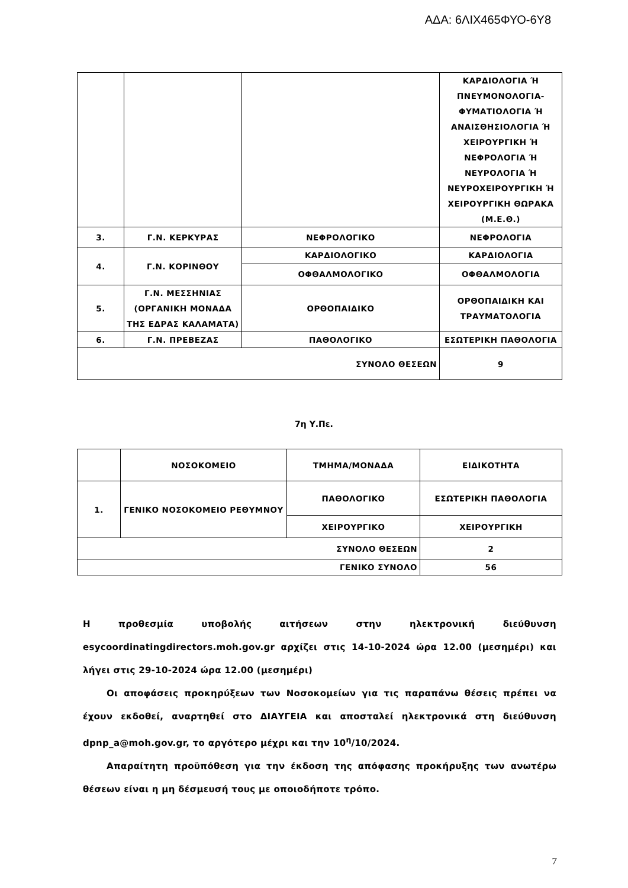ΑΔΑ: 6ΛΙΧ465ΦΥΟ-6Υ8
| | | | ΚΑΡΔΙΟΛΟΓΙΑ Ή ΠΝΕΥΜΟΝΟΛΟΓΙΑ-ΦΥΜΑΤΙΟΛΟΓΙΑ Ή ΑΝΑΙΣΘΗΣΙΟΛΟΓΙΑ Ή ΧΕΙΡΟΥΡΓΙΚΗ Ή ΝΕΦΡΟΛΟΓΙΑ Ή ΝΕΥΡΟΛΟΓΙΑ Ή ΝΕΥΡΟΧΕΙΡΟΥΡΓΙΚΗ Ή ΧΕΙΡΟΥΡΓΙΚΗ ΘΩΡΑΚΑ (Μ.Ε.Θ.) |
| 3. | Γ.Ν. ΚΕΡΚΥΡΑΣ | ΝΕΦΡΟΛΟΓΙΚΟ | ΝΕΦΡΟΛΟΓΙΑ |
| 4. | Γ.Ν. ΚΟΡΙΝΘΟΥ | ΚΑΡΔΙΟΛΟΓΙΚΟ | ΚΑΡΔΙΟΛΟΓΙΑ |
| | | ΟΦΘΑΛΜΟΛΟΓΙΚΟ | ΟΦΘΑΛΜΟΛΟΓΙΑ |
| 5. | Γ.Ν. ΜΕΣΣΗΝΙΑΣ (ΟΡΓΑΝΙΚΗ ΜΟΝΑΔΑ ΤΗΣ ΕΔΡΑΣ ΚΑΛΑΜΑΤΑ) | ΟΡΘΟΠΑΙΔΙΚΟ | ΟΡΘΟΠΑΙΔΙΚΗ ΚΑΙ ΤΡΑΥΜΑΤΟΛΟΓΙΑ |
| 6. | Γ.Ν. ΠΡΕΒΕΖΑΣ | ΠΑΘΟΛΟΓΙΚΟ | ΕΣΩΤΕΡΙΚΗ ΠΑΘΟΛΟΓΙΑ |
| ΣΥΝΟΛΟ ΘΕΣΕΩΝ | | | 9 |
7η Υ.Πε.
| | ΝΟΣΟΚΟΜΕΙΟ | ΤΜΗΜΑ/ΜΟΝΑΔΑ | ΕΙΔΙΚΟΤΗΤΑ |
| 1. | ΓΕΝΙΚΟ ΝΟΣΟΚΟΜΕΙΟ ΡΕΘΥΜΝΟΥ | ΠΑΘΟΛΟΓΙΚΟ | ΕΣΩΤΕΡΙΚΗ ΠΑΘΟΛΟΓΙΑ |
| | | ΧΕΙΡΟΥΡΓΙΚΟ | ΧΕΙΡΟΥΡΓΙΚΗ |
| ΣΥΝΟΛΟ ΘΕΣΕΩΝ | | | 2 |
| ΓΕΝΙΚΟ ΣΥΝΟΛΟ | | | 56 |
Η προθεσμία υποβολής αιτήσεων στην ηλεκτρονική διεύθυνση esycoordinatingdirectors.moh.gov.gr αρχίζει στις 14-10-2024 ώρα 12.00 (μεσημέρι) και λήγει στις 29-10-2024 ώρα 12.00 (μεσημέρι)
Οι αποφάσεις προκηρύξεων των Νοσοκομείων για τις παραπάνω θέσεις πρέπει να έχουν εκδοθεί, αναρτηθεί στο ΔΙΑΥΓΕΙΑ και αποσταλεί ηλεκτρονικά στη διεύθυνση dpnp_a@moh.gov.gr, το αργότερο μέχρι και την 10<sup>η</sup>/10/2024.
Απαραίτητη προϋπόθεση για την έκδοση της απόφασης προκήρυξης των ανωτέρω θέσεων είναι η μη δέσμευσή τους με οποιοδήποτε τρόπο.
7